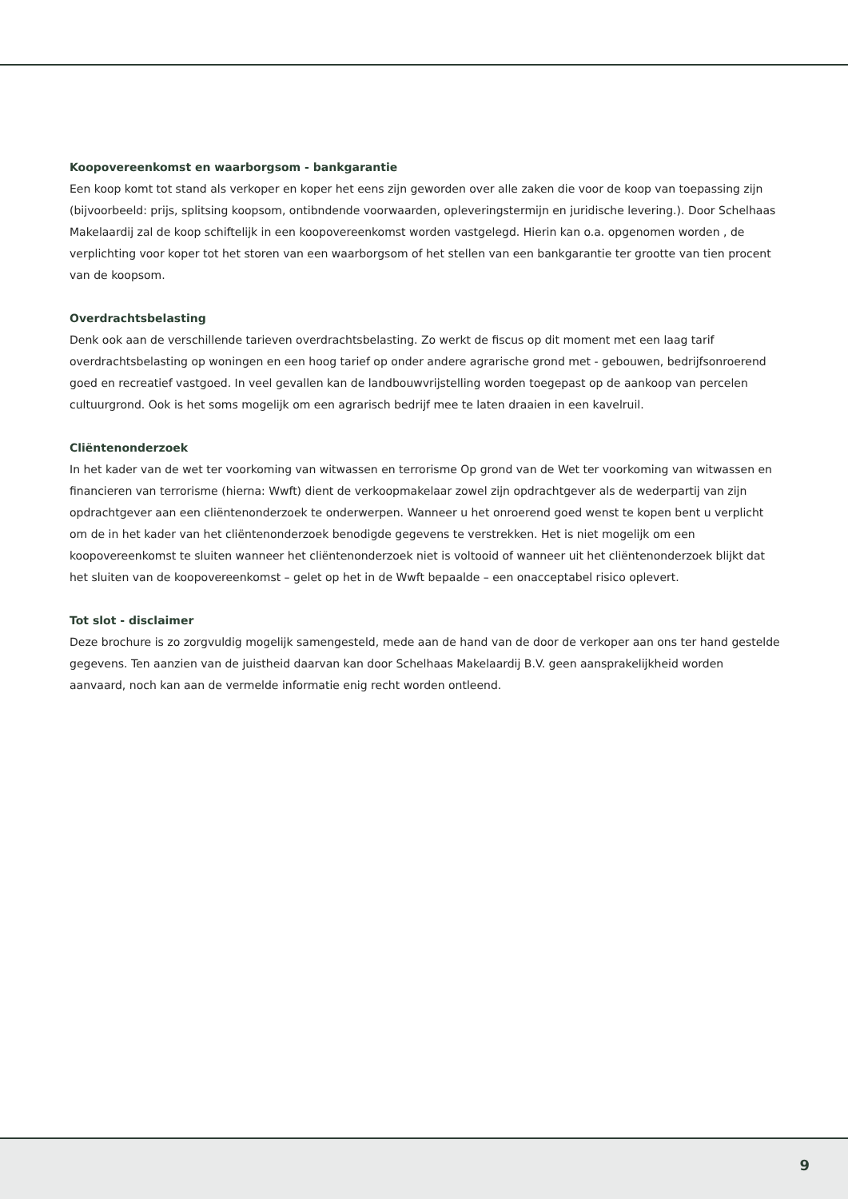Koopovereenkomst en waarborgsom - bankgarantie
Een koop komt tot stand als verkoper en koper het eens zijn geworden over alle zaken die voor de koop van toepassing zijn (bijvoorbeeld: prijs, splitsing koopsom, ontibndende voorwaarden, opleveringstermijn en juridische levering.). Door Schelhaas Makelaardij zal de koop schiftelijk in een koopovereenkomst worden vastgelegd. Hierin kan o.a. opgenomen worden , de verplichting voor koper tot het storen van een waarborgsom of het stellen van een bankgarantie ter grootte van tien procent van de koopsom.
Overdrachtsbelasting
Denk ook aan de verschillende tarieven overdrachtsbelasting. Zo werkt de fiscus op dit moment met een laag tarif overdrachtsbelasting op woningen en een hoog tarief op onder andere agrarische grond met - gebouwen, bedrijfsonroerend goed en recreatief vastgoed. In veel gevallen kan de landbouwvrijstelling worden toegepast op de aankoop van percelen cultuurgrond. Ook is het soms mogelijk om een agrarisch bedrijf mee te laten draaien in een kavelruil.
Cliëntenonderzoek
In het kader van de wet ter voorkoming van witwassen en terrorisme Op grond van de Wet ter voorkoming van witwassen en financieren van terrorisme (hierna: Wwft) dient de verkoopmakelaar zowel zijn opdrachtgever als de wederpartij van zijn opdrachtgever aan een cliëntenonderzoek te onderwerpen. Wanneer u het onroerend goed wenst te kopen bent u verplicht om de in het kader van het cliëntenonderzoek benodigde gegevens te verstrekken. Het is niet mogelijk om een koopovereenkomst te sluiten wanneer het cliëntenonderzoek niet is voltooid of wanneer uit het cliëntenonderzoek blijkt dat het sluiten van de koopovereenkomst – gelet op het in de Wwft bepaalde – een onacceptabel risico oplevert.
Tot slot - disclaimer
Deze brochure is zo zorgvuldig mogelijk samengesteld, mede aan de hand van de door de verkoper aan ons ter hand gestelde gegevens. Ten aanzien van de juistheid daarvan kan door Schelhaas Makelaardij B.V. geen aansprakelijkheid worden aanvaard, noch kan aan de vermelde informatie enig recht worden ontleend.
9